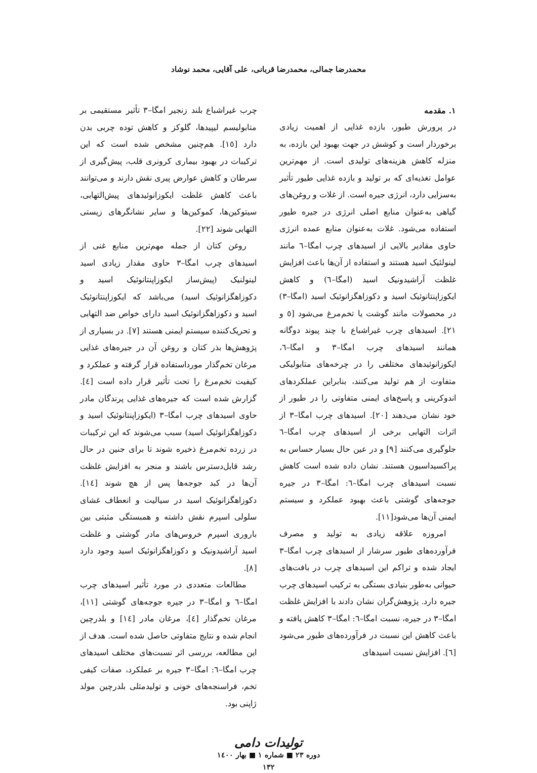محمدرضا جمالی، محمدرضا قربانی، علی آقایی، محمد نوشاد
۱. مقدمه
در پرورش طیور، بازده غذایی از اهمیت زیادی برخوردار است و کوشش در جهت بهبود این بازده، به منزله کاهش هزینه‌های تولیدی است. از مهم‌ترین عوامل تغذیه‌ای که بر تولید و بازده غذایی طیور تأثیر به‌سزایی دارد، انرژی جیره است. از غلات و روغن‌های گیاهی به‌عنوان منابع اصلی انرژی در جیره طیور استفاده می‌شود. غلات به‌عنوان منابع عمده انرژی حاوی مقادیر بالایی از اسیدهای چرب امگا–٦ مانند لینولئیک اسید هستند و استفاده از آن‌ها باعث افزایش غلظت آراشیدونیک اسید (امگا–٦) و کاهش ایکوزاپنتانوئیک اسید و دکوزاهگزانوئیک اسید (امگا–٣) در محصولات مانند گوشت یا تخم‌مرغ می‌شود [٥ و ٢١]. اسیدهای چرب غیراشباع با چند پیوند دوگانه همانند اسیدهای چرب امگا–٣ و امگا–٦، ایکوزانوئیدهای مختلفی را در چرخه‌های متابولیکی متفاوت از هم تولید می‌کنند، بنابراین عملکردهای اندوکرینی و پاسخ‌های ایمنی متفاوتی را در طیور از خود نشان می‌دهند [٢٠]. اسیدهای چرب امگا–٣ از اثرات التهابی برخی از اسیدهای چرب امگا–٦ جلوگیری می‌کنند [٩] و در عین حال بسیار حساس به پراکسیداسیون هستند. نشان داده شده است کاهش نسبت اسیدهای چرب امگا–٦: امگا–٣ در جیره جوجه‌های گوشتی باعث بهبود عملکرد و سیستم ایمنی آن‌ها می‌شود[١١].
امروزه علاقه زیادی به تولید و مصرف فرآورده‌های طیور سرشار از اسیدهای چرب امگا–٣ ایجاد شده و تراکم این اسیدهای چرب در بافت‌های حیوانی به‌طور بنیادی بستگی به ترکیب اسیدهای چرب جیره دارد. پژوهش‌گران نشان دادند با افزایش غلظت امگا–٣ در جیره، نسبت امگا–٦: امگا–٣ کاهش یافته و باعث کاهش این نسبت در فرآورده‌های طیور می‌شود [٦]. افزایش نسبت اسیدهای
چرب غیراشباع بلند زنجیر امگا–٣ تأثیر مستقیمی بر متابولیسم لیپیدها، گلوکز و کاهش توده چربی بدن دارد [١٥]. هم‌چنین مشخص شده است که این ترکیبات در بهبود بیماری کرونری قلب، پیش‌گیری از سرطان و کاهش عوارض پیری نقش دارند و می‌توانند باعث کاهش غلظت ایکوزانوئیدهای پیش‌التهابی، سیتوکین‌ها، کموکین‌ها و سایر نشانگرهای زیستی التهابی شوند [٢٢].
روغن کتان از جمله مهم‌ترین منابع غنی از اسیدهای چرب امگا–٣ حاوی مقدار زیادی اسید لینولنیک (پیش‌ساز ایکوزاپنتانوئیک اسید و دکوزاهگزانوئیک اسید) می‌باشد که ایکوزاپنتانوئیک اسید و دکوزاهگزانوئیک اسید دارای خواص ضد التهابی و تحریک‌کننده سیستم ایمنی هستند [٧]. در بسیاری از پژوهش‌ها بذر کتان و روغن آن در جیره‌های غذایی مرغان تخم‌گذار مورداستفاده قرار گرفته و عملکرد و کیفیت تخم‌مرغ را تحت تأثیر قرار داده است [٤]. گزارش شده است که جیره‌های غذایی پرندگان مادر حاوی اسیدهای چرب امگا–٣ (ایکوزاپنتانوئیک اسید و دکوزاهگزانوئیک اسید) سبب می‌شوند که این ترکیبات در زرده تخم‌مرغ ذخیره شوند تا برای جنین در حال رشد قابل‌دسترس باشند و منجر به افزایش غلظت آن‌ها در کبد جوجه‌ها پس از هچ شوند [١٤]. دکوزاهگزانوئیک اسید در سیالیت و انعطاف غشای سلولی اسپرم نقش داشته و همبستگی مثبتی بین باروری اسپرم خروس‌های مادر گوشتی و غلظت اسید آراشیدونیک و دکوزاهگزانوئیک اسید وجود دارد [٨].
مطالعات متعددی در مورد تأثیر اسیدهای چرب امگا–٦ و امگا–٣ در جیره جوجه‌های گوشتی [١١]، مرغان تخم‌گذار [٤]، مرغان مادر [١٤] و بلدرچین انجام شده و نتایج متفاوتی حاصل شده است. هدف از این مطالعه، بررسی اثر نسبت‌های مختلف اسیدهای چرب امگا–٦: امگا–٣ جیره بر عملکرد، صفات کیفی تخم، فراسنجه‌های خونی و تولیدمثلی بلدرچین مولد ژاپنی بود.
تولیدات دامی
دوره ٢٣ ■ شماره ١ ■ بهار ١٤٠٠
١٣٢